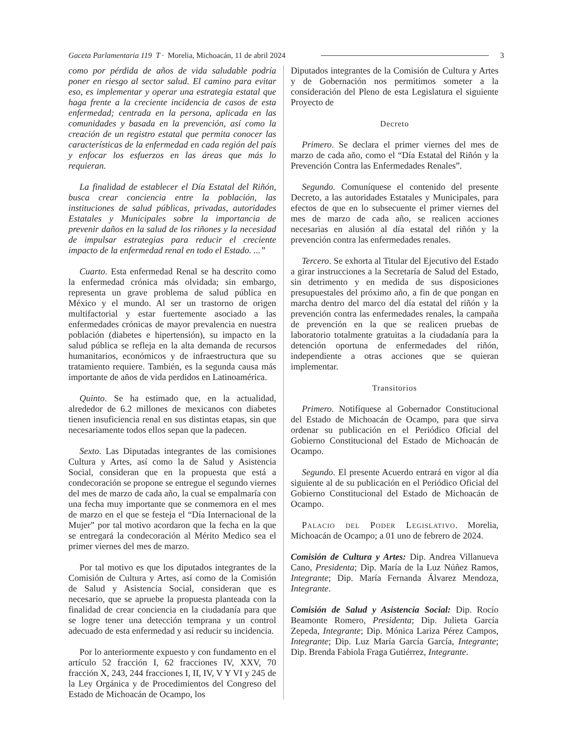Gaceta Parlamentaria 119 T · Morelia, Michoacán, 11 de abril 2024 3
como por pérdida de años de vida saludable podría poner en riesgo al sector salud. El camino para evitar eso, es implementar y operar una estrategia estatal que haga frente a la creciente incidencia de casos de esta enfermedad; centrada en la persona, aplicada en las comunidades y basada en la prevención, así como la creación de un registro estatal que permita conocer las características de la enfermedad en cada región del país y enfocar los esfuerzos en las áreas que más lo requieran.
La finalidad de establecer el Día Estatal del Riñón, busca crear conciencia entre la población, las instituciones de salud públicas, privadas, autoridades Estatales y Municipales sobre la importancia de prevenir daños en la salud de los riñones y la necesidad de impulsar estrategias para reducir el creciente impacto de la enfermedad renal en todo el Estado. ...”
Cuarto. Esta enfermedad Renal se ha descrito como la enfermedad crónica más olvidada; sin embargo, representa un grave problema de salud pública en México y el mundo. Al ser un trastorno de origen multifactorial y estar fuertemente asociado a las enfermedades crónicas de mayor prevalencia en nuestra población (diabetes e hipertensión), su impacto en la salud pública se refleja en la alta demanda de recursos humanitarios, económicos y de infraestructura que su tratamiento requiere. También, es la segunda causa más importante de años de vida perdidos en Latinoamérica.
Quinto. Se ha estimado que, en la actualidad, alrededor de 6.2 millones de mexicanos con diabetes tienen insuficiencia renal en sus distintas etapas, sin que necesariamente todos ellos sepan que la padecen.
Sexto. Las Diputadas integrantes de las comisiones Cultura y Artes, así como la de Salud y Asistencia Social, consideran que en la propuesta que está a condecoración se propone se entregue el segundo viernes del mes de marzo de cada año, la cual se empalmaría con una fecha muy importante que se conmemora en el mes de marzo en el que se festeja el “Día Internacional de la Mujer” por tal motivo acordaron que la fecha en la que se entregará la condecoración al Mérito Medico sea el primer viernes del mes de marzo.
Por tal motivo es que los diputados integrantes de la Comisión de Cultura y Artes, así como de la Comisión de Salud y Asistencia Social, consideran que es necesario, que se apruebe la propuesta planteada con la finalidad de crear conciencia en la ciudadanía para que se logre tener una detección temprana y un control adecuado de esta enfermedad y así reducir su incidencia.
Por lo anteriormente expuesto y con fundamento en el artículo 52 fracción I, 62 fracciones IV, XXV, 70 fracción X, 243, 244 fracciones I, II, IV, V Y VI y 245 de la Ley Orgánica y de Procedimientos del Congreso del Estado de Michoacán de Ocampo, los
Diputados integrantes de la Comisión de Cultura y Artes y de Gobernación nos permitimos someter a la consideración del Pleno de esta Legislatura el siguiente Proyecto de
Decreto
Primero. Se declara el primer viernes del mes de marzo de cada año, como el “Día Estatal del Riñón y la Prevención Contra las Enfermedades Renales”.
Segundo. Comuníquese el contenido del presente Decreto, a las autoridades Estatales y Municipales, para efectos de que en lo subsecuente el primer viernes del mes de marzo de cada año, se realicen acciones necesarias en alusión al día estatal del riñón y la prevención contra las enfermedades renales.
Tercero. Se exhorta al Titular del Ejecutivo del Estado a girar instrucciones a la Secretaría de Salud del Estado, sin detrimento y en medida de sus disposiciones presupuestales del próximo año, a fin de que pongan en marcha dentro del marco del día estatal del riñón y la prevención contra las enfermedades renales, la campaña de prevención en la que se realicen pruebas de laboratorio totalmente gratuitas a la ciudadanía para la detención oportuna de enfermedades del riñón, independiente a otras acciones que se quieran implementar.
Transitorios
Primero. Notifíquese al Gobernador Constitucional del Estado de Michoacán de Ocampo, para que sirva ordenar su publicación en el Periódico Oficial del Gobierno Constitucional del Estado de Michoacán de Ocampo.
Segundo. El presente Acuerdo entrará en vigor al día siguiente al de su publicación en el Periódico Oficial del Gobierno Constitucional del Estado de Michoacán de Ocampo.
Palacio del Poder Legislativo. Morelia, Michoacán de Ocampo; a 01 uno de febrero de 2024.
Comisión de Cultura y Artes: Dip. Andrea Villanueva Cano, Presidenta; Dip. María de la Luz Núñez Ramos, Integrante; Dip. María Fernanda Álvarez Mendoza, Integrante.
Comisión de Salud y Asistencia Social: Dip. Rocío Beamonte Romero, Presidenta; Dip. Julieta García Zepeda, Integrante; Dip. Mónica Lariza Pérez Campos, Integrante; Dip. Luz María García García, Integrante; Dip. Brenda Fabiola Fraga Gutiérrez, Integrante.